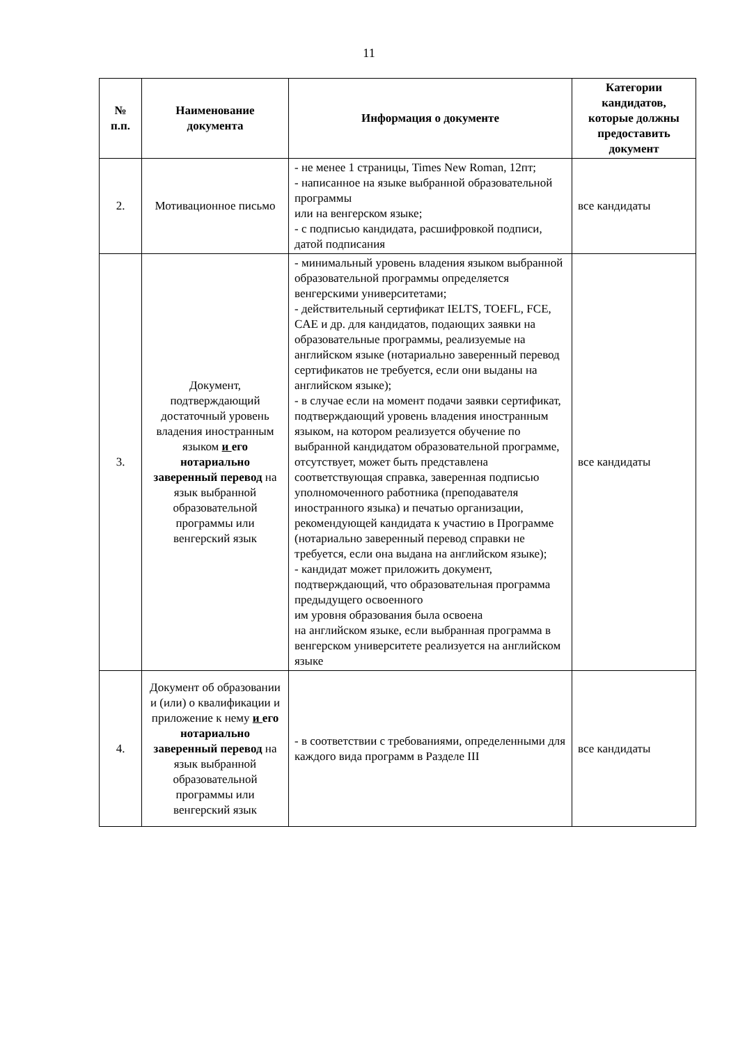11
| № п.п. | Наименование документа | Информация о документе | Категории кандидатов, которые должны предоставить документ |
| --- | --- | --- | --- |
| 2. | Мотивационное письмо | - не менее 1 страницы, Times New Roman, 12пт; - написанное на языке выбранной образовательной программы или на венгерском языке; - с подписью кандидата, расшифровкой подписи, датой подписания | все кандидаты |
| 3. | Документ, подтверждающий достаточный уровень владения иностранным языком и его нотариально заверенный перевод на язык выбранной образовательной программы или венгерский язык | - минимальный уровень владения языком выбранной образовательной программы определяется венгерскими университетами; - действительный сертификат IELTS, TOEFL, FCE, CAE и др. для кандидатов, подающих заявки на образовательные программы, реализуемые на английском языке (нотариально заверенный перевод сертификатов не требуется, если они выданы на английском языке); - в случае если на момент подачи заявки сертификат, подтверждающий уровень владения иностранным языком, на котором реализуется обучение по выбранной кандидатом образовательной программе, отсутствует, может быть представлена соответствующая справка, заверенная подписью уполномоченного работника (преподавателя иностранного языка) и печатью организации, рекомендующей кандидата к участию в Программе (нотариально заверенный перевод справки не требуется, если она выдана на английском языке); - кандидат может приложить документ, подтверждающий, что образовательная программа предыдущего освоенного им уровня образования была освоена на английском языке, если выбранная программа в венгерском университете реализуется на английском языке | все кандидаты |
| 4. | Документ об образовании и (или) о квалификации и приложение к нему и его нотариально заверенный перевод на язык выбранной образовательной программы или венгерский язык | - в соответствии с требованиями, определенными для каждого вида программ в Разделе III | все кандидаты |